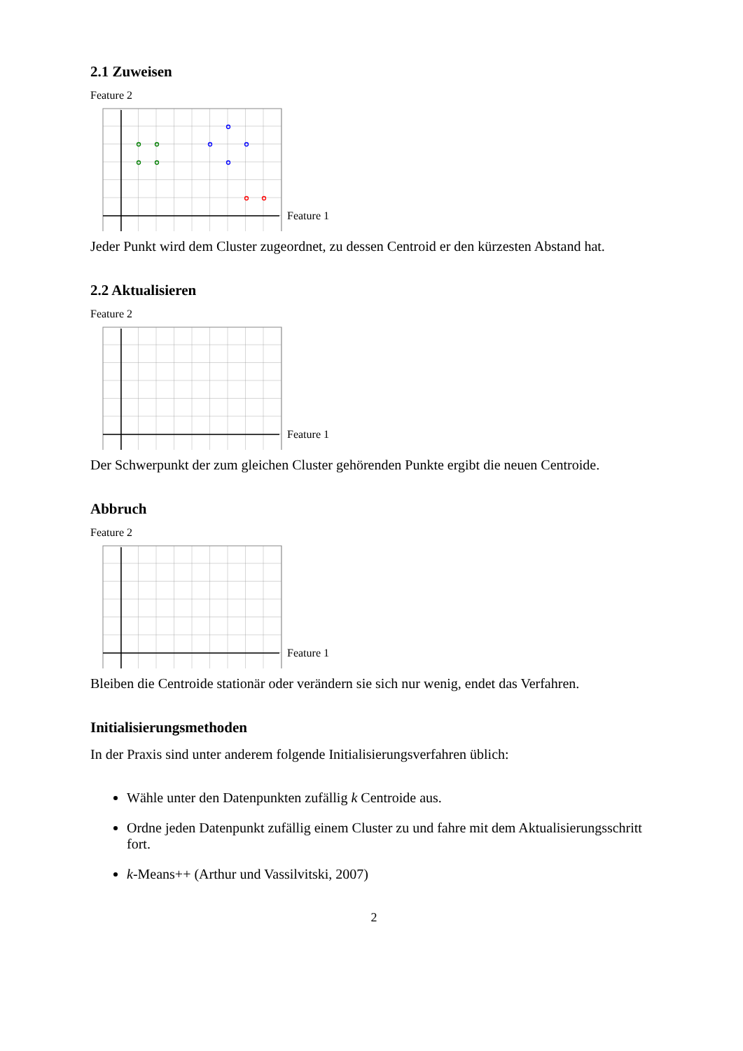2.1 Zuweisen
Feature 2
Feature 1
Jeder Punkt wird dem Cluster zugeordnet, zu dessen Centroid er den kürzesten Abstand hat.
2.2 Aktualisieren
Feature 2
Feature 1
Der Schwerpunkt der zum gleichen Cluster gehörenden Punkte ergibt die neuen Centroide.
Abbruch
Feature 2
Feature 1
Bleiben die Centroide stationär oder verändern sie sich nur wenig, endet das Verfahren.
Initialisierungsmethoden
In der Praxis sind unter anderem folgende Initialisierungsverfahren üblich:
Wähle unter den Datenpunkten zufällig k Centroide aus.
Ordne jeden Datenpunkt zufällig einem Cluster zu und fahre mit dem Aktualisierungsschritt fort.
k-Means++ (Arthur und Vassilvitski, 2007)
2